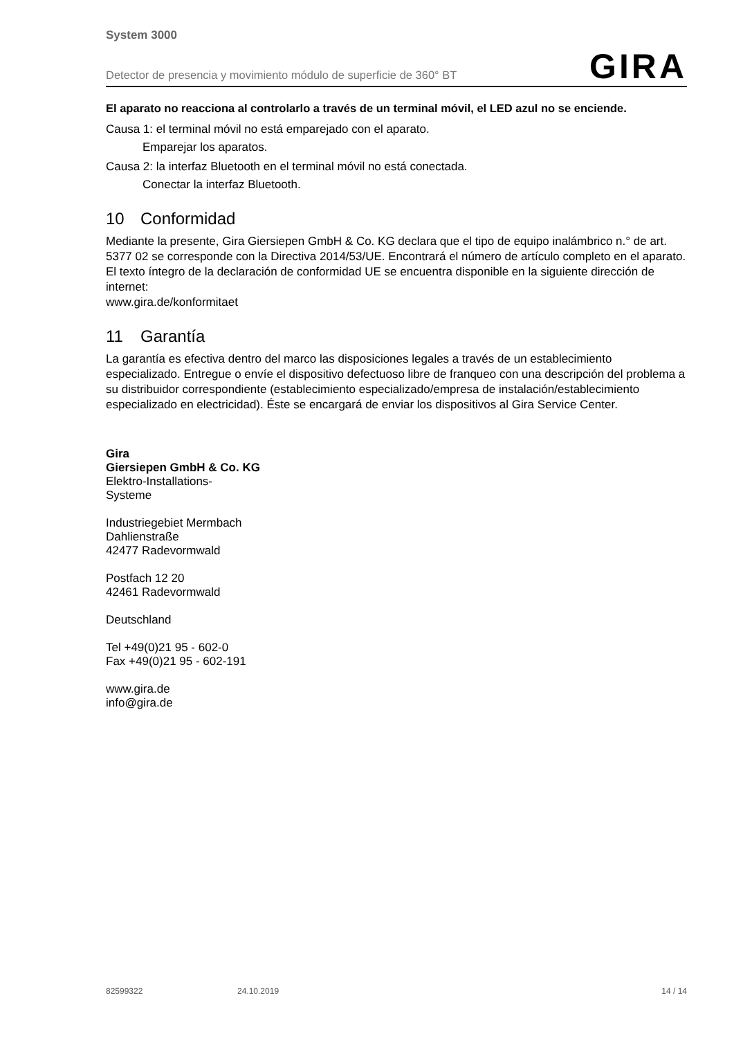System 3000
Detector de presencia y movimiento módulo de superficie de 360° BT GIRA
El aparato no reacciona al controlarlo a través de un terminal móvil, el LED azul no se enciende.
Causa 1: el terminal móvil no está emparejado con el aparato.
Emparejar los aparatos.
Causa 2: la interfaz Bluetooth en el terminal móvil no está conectada.
Conectar la interfaz Bluetooth.
10 Conformidad
Mediante la presente, Gira Giersiepen GmbH & Co. KG declara que el tipo de equipo inalámbrico n.° de art. 5377 02 se corresponde con la Directiva 2014/53/UE. Encontrará el número de artículo completo en el aparato. El texto íntegro de la declaración de conformidad UE se encuentra disponible en la siguiente dirección de internet:
www.gira.de/konformitaet
11 Garantía
La garantía es efectiva dentro del marco las disposiciones legales a través de un establecimiento especializado. Entregue o envíe el dispositivo defectuoso libre de franqueo con una descripción del problema a su distribuidor correspondiente (establecimiento especializado/empresa de instalación/establecimiento especializado en electricidad). Éste se encargará de enviar los dispositivos al Gira Service Center.
Gira
Giersiepen GmbH & Co. KG
Elektro-Installations-
Systeme
Industriegebiet Mermbach
Dahlienstraße
42477 Radevormwald
Postfach 12 20
42461 Radevormwald
Deutschland
Tel +49(0)21 95 - 602-0
Fax +49(0)21 95 - 602-191
www.gira.de
info@gira.de
82599322 24.10.2019 14 / 14